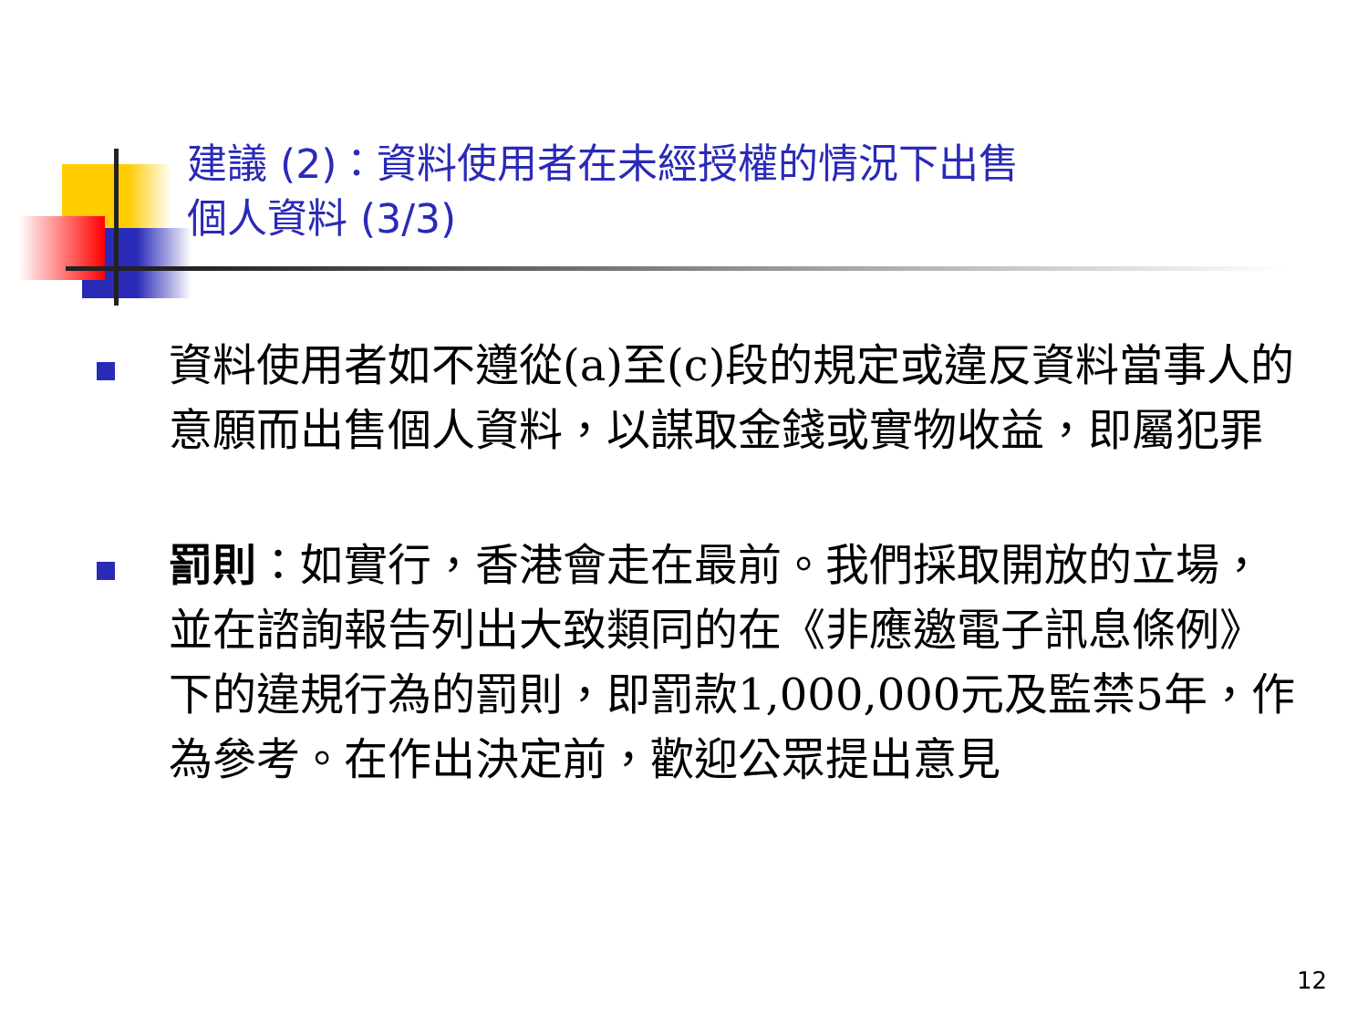建議 (2)：資料使用者在未經授權的情況下出售
個人資料 (3/3)
資料使用者如不遵從(a)至(c)段的規定或違反資料當事人的意願而出售個人資料，以謀取金錢或實物收益，即屬犯罪
罰則：如實行，香港會走在最前。我們採取開放的立場，並在諮詢報告列出大致類同的在《非應邀電子訊息條例》下的違規行為的罰則，即罰款1,000,000元及監禁5年，作為參考。在作出決定前，歡迎公眾提出意見
12